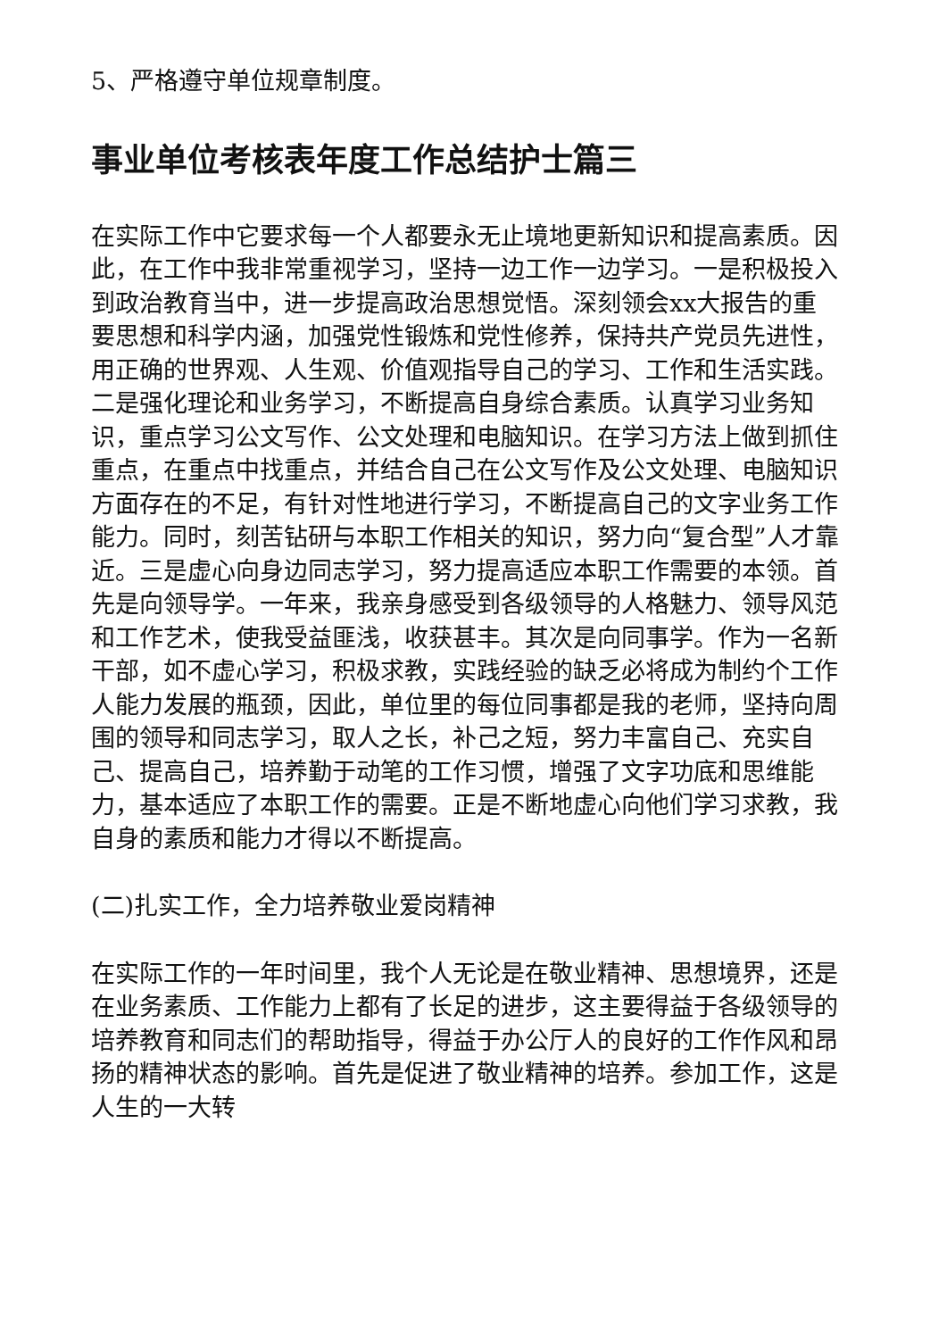5、严格遵守单位规章制度。
事业单位考核表年度工作总结护士篇三
在实际工作中它要求每一个人都要永无止境地更新知识和提高素质。因此，在工作中我非常重视学习，坚持一边工作一边学习。一是积极投入到政治教育当中，进一步提高政治思想觉悟。深刻领会xx大报告的重要思想和科学内涵，加强党性锻炼和党性修养，保持共产党员先进性，用正确的世界观、人生观、价值观指导自己的学习、工作和生活实践。二是强化理论和业务学习，不断提高自身综合素质。认真学习业务知识，重点学习公文写作、公文处理和电脑知识。在学习方法上做到抓住重点，在重点中找重点，并结合自己在公文写作及公文处理、电脑知识方面存在的不足，有针对性地进行学习，不断提高自己的文字业务工作能力。同时，刻苦钻研与本职工作相关的知识，努力向“复合型”人才靠近。三是虚心向身边同志学习，努力提高适应本职工作需要的本领。首先是向领导学。一年来，我亲身感受到各级领导的人格魅力、领导风范和工作艺术，使我受益匪浅，收获甚丰。其次是向同事学。作为一名新干部，如不虚心学习，积极求教，实践经验的缺乏必将成为制约个工作人能力发展的瓶颈，因此，单位里的每位同事都是我的老师，坚持向周围的领导和同志学习，取人之长，补己之短，努力丰富自己、充实自己、提高自己，培养勤于动笔的工作习惯，增强了文字功底和思维能力，基本适应了本职工作的需要。正是不断地虚心向他们学习求教，我自身的素质和能力才得以不断提高。
(二)扎实工作，全力培养敬业爱岗精神
在实际工作的一年时间里，我个人无论是在敬业精神、思想境界，还是在业务素质、工作能力上都有了长足的进步，这主要得益于各级领导的培养教育和同志们的帮助指导，得益于办公厅人的良好的工作作风和昂扬的精神状态的影响。首先是促进了敬业精神的培养。参加工作，这是人生的一大转